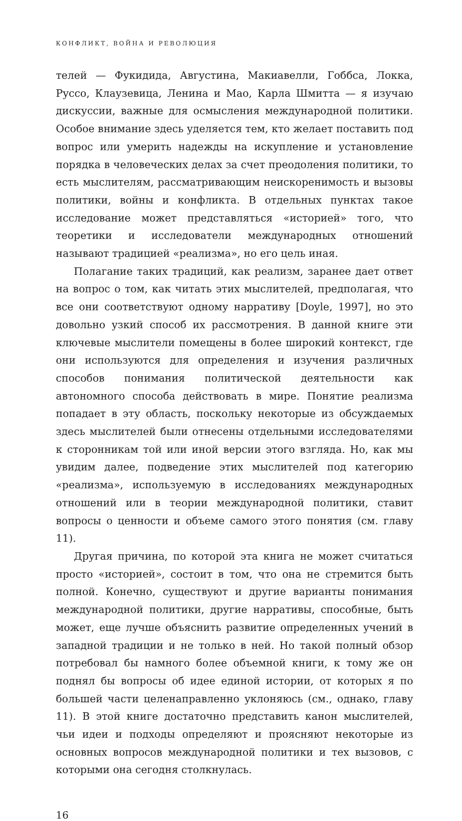КОНФЛИКТ, ВОЙНА И РЕВОЛЮЦИЯ
телей — Фукидида, Августина, Макиавелли, Гоббса, Локка, Руссо, Клаузевица, Ленина и Мао, Карла Шмитта — я изучаю дискуссии, важные для осмысления международной политики. Особое внимание здесь уделяется тем, кто желает поставить под вопрос или умерить надежды на искупление и установление порядка в человеческих делах за счет преодоления политики, то есть мыслителям, рассматривающим неискоренимость и вызовы политики, войны и конфликта. В отдельных пунктах такое исследование может представляться «историей» того, что теоретики и исследователи международных отношений называют традицией «реализма», но его цель иная.
Полагание таких традиций, как реализм, заранее дает ответ на вопрос о том, как читать этих мыслителей, предполагая, что все они соответствуют одному нарративу [Doyle, 1997], но это довольно узкий способ их рассмотрения. В данной книге эти ключевые мыслители помещены в более широкий контекст, где они используются для определения и изучения различных способов понимания политической деятельности как автономного способа действовать в мире. Понятие реализма попадает в эту область, поскольку некоторые из обсуждаемых здесь мыслителей были отнесены отдельными исследователями к сторонникам той или иной версии этого взгляда. Но, как мы увидим далее, подведение этих мыслителей под категорию «реализма», используемую в исследованиях международных отношений или в теории международной политики, ставит вопросы о ценности и объеме самого этого понятия (см. главу 11).
Другая причина, по которой эта книга не может считаться просто «историей», состоит в том, что она не стремится быть полной. Конечно, существуют и другие варианты понимания международной политики, другие нарративы, способные, быть может, еще лучше объяснить развитие определенных учений в западной традиции и не только в ней. Но такой полный обзор потребовал бы намного более объемной книги, к тому же он поднял бы вопросы об идее единой истории, от которых я по большей части целенаправленно уклоняюсь (см., однако, главу 11). В этой книге достаточно представить канон мыслителей, чьи идеи и подходы определяют и проясняют некоторые из основных вопросов международной политики и тех вызовов, с которыми она сегодня столкнулась.
16